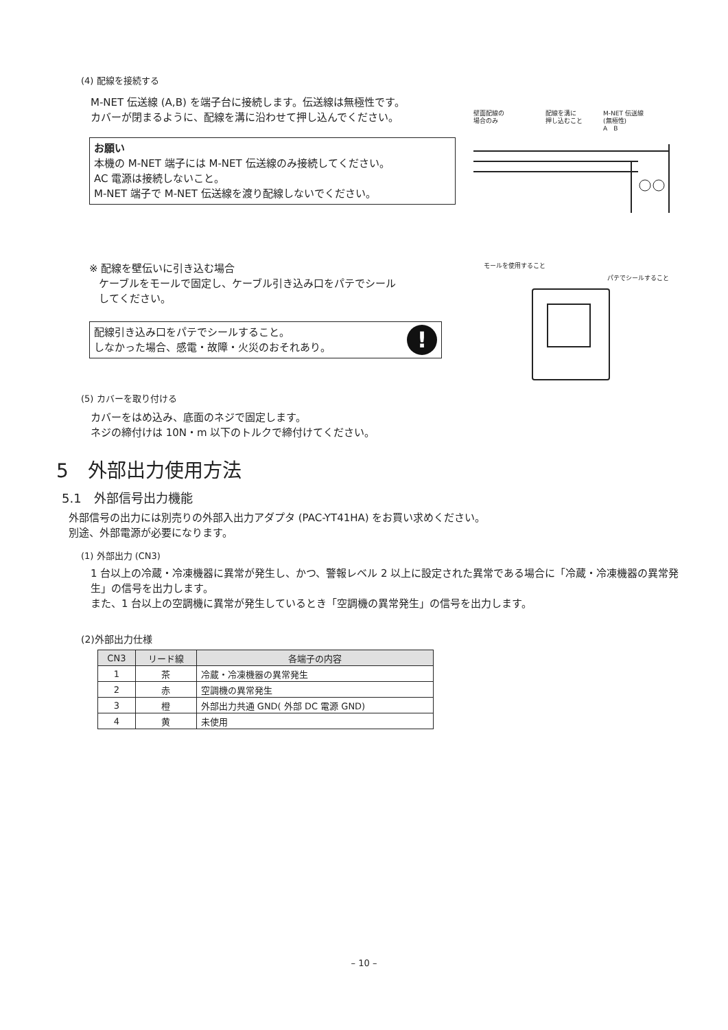(4) 配線を接続する
M-NET 伝送線 (A,B) を端子台に接続します。伝送線は無極性です。
カバーが閉まるように、配線を溝に沿わせて押し込んでください。
お願い
本機の M-NET 端子には M-NET 伝送線のみ接続してください。
AC 電源は接続しないこと。
M-NET 端子で M-NET 伝送線を渡り配線しないでください。
壁面配線の
場合のみ 配線を溝に
押し込むこと M-NET 伝送線
(無極性)
A　B
※ 配線を壁伝いに引き込む場合
ケーブルをモールで固定し、ケーブル引き込み口をパテでシール
してください。
配線引き込み口をパテでシールすること。
しなかった場合、感電・故障・火災のおそれあり。!
モールを使用すること パテでシールすること
(5) カバーを取り付ける
カバーをはめ込み、底面のネジで固定します。
ネジの締付けは 10N・m 以下のトルクで締付けてください。
5　外部出力使用方法
5.1　外部信号出力機能
外部信号の出力には別売りの外部入出力アダプタ (PAC-YT41HA) をお買い求めください。
別途、外部電源が必要になります。
(1) 外部出力 (CN3)
1 台以上の冷蔵・冷凍機器に異常が発生し、かつ、警報レベル 2 以上に設定された異常である場合に「冷蔵・冷凍機器の異常発生」の信号を出力します。
また、1 台以上の空調機に異常が発生しているとき「空調機の異常発生」の信号を出力します。
(2)外部出力仕様
| CN3 | リード線 | 各端子の内容 |
| --- | --- | --- |
| 1 | 茶 | 冷蔵・冷凍機器の異常発生 |
| 2 | 赤 | 空調機の異常発生 |
| 3 | 橙 | 外部出力共通 GND( 外部 DC 電源 GND) |
| 4 | 黄 | 未使用 |
– 10 –